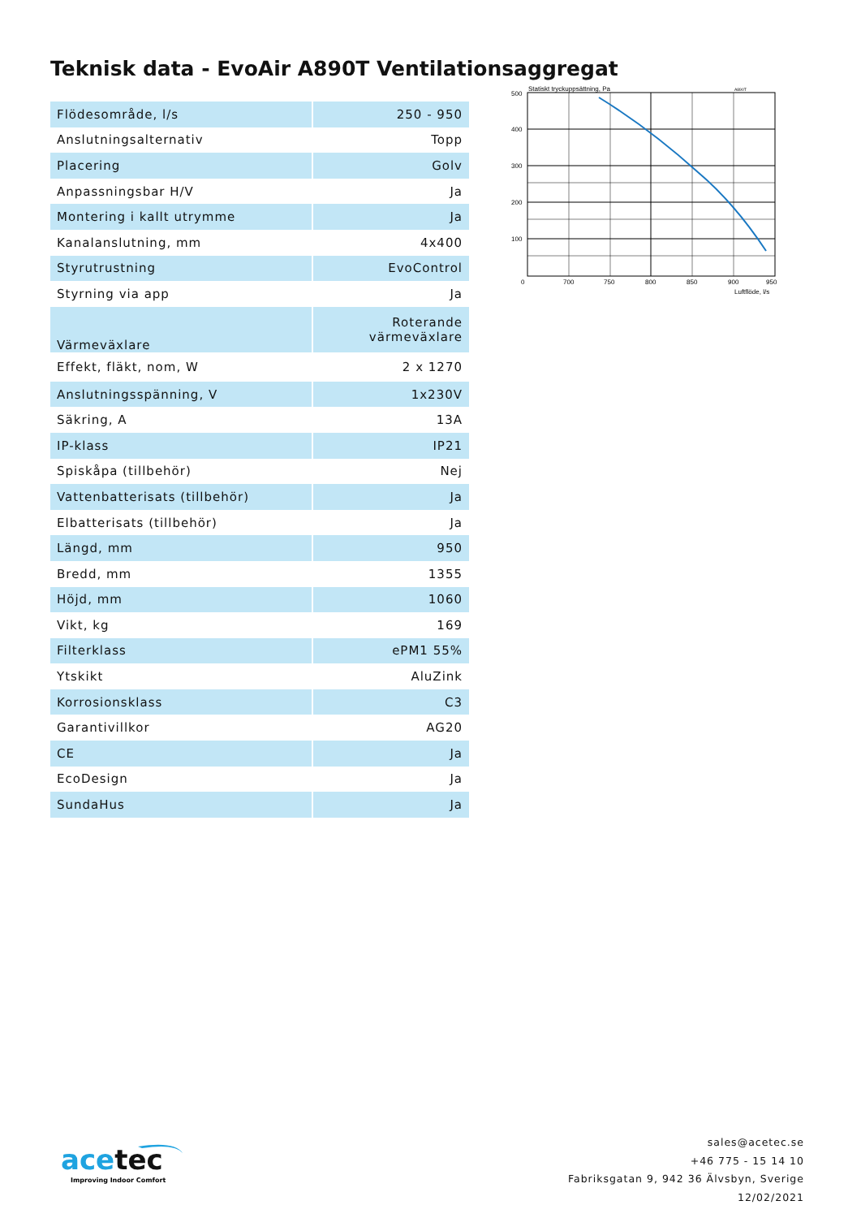Teknisk data - EvoAir A890T Ventilationsaggregat
| Flödesområde, l/s | 250 - 950 |
| Anslutningsalternativ | Topp |
| Placering | Golv |
| Anpassningsbar H/V | Ja |
| Montering i kallt utrymme | Ja |
| Kanalanslutning, mm | 4x400 |
| Styrutrustning | EvoControl |
| Styrning via app | Ja |
| Värmeväxlare | Roterande värmeväxlare |
| Effekt, fläkt, nom, W | 2 x 1270 |
| Anslutningsspänning, V | 1x230V |
| Säkring, A | 13A |
| IP-klass | IP21 |
| Spiskåpa (tillbehör) | Nej |
| Vattenbatterisats (tillbehör) | Ja |
| Elbatterisats (tillbehör) | Ja |
| Längd, mm | 950 |
| Bredd, mm | 1355 |
| Höjd, mm | 1060 |
| Vikt, kg | 169 |
| Filterklass | ePM1 55% |
| Ytskikt | AluZink |
| Korrosionsklass | C3 |
| Garantivillkor | AG20 |
| CE | Ja |
| EcoDesign | Ja |
| SundaHus | Ja |
Statiskt tryckuppsättning, Pa
A890T
500
400
300
200
100
0
700
750
800
850
900
950
Luftflöde, l/s
acetec
Improving Indoor Comfort
sales@acetec.se
+46 775 - 15 14 10
Fabriksgatan 9, 942 36 Älvsbyn, Sverige
12/02/2021